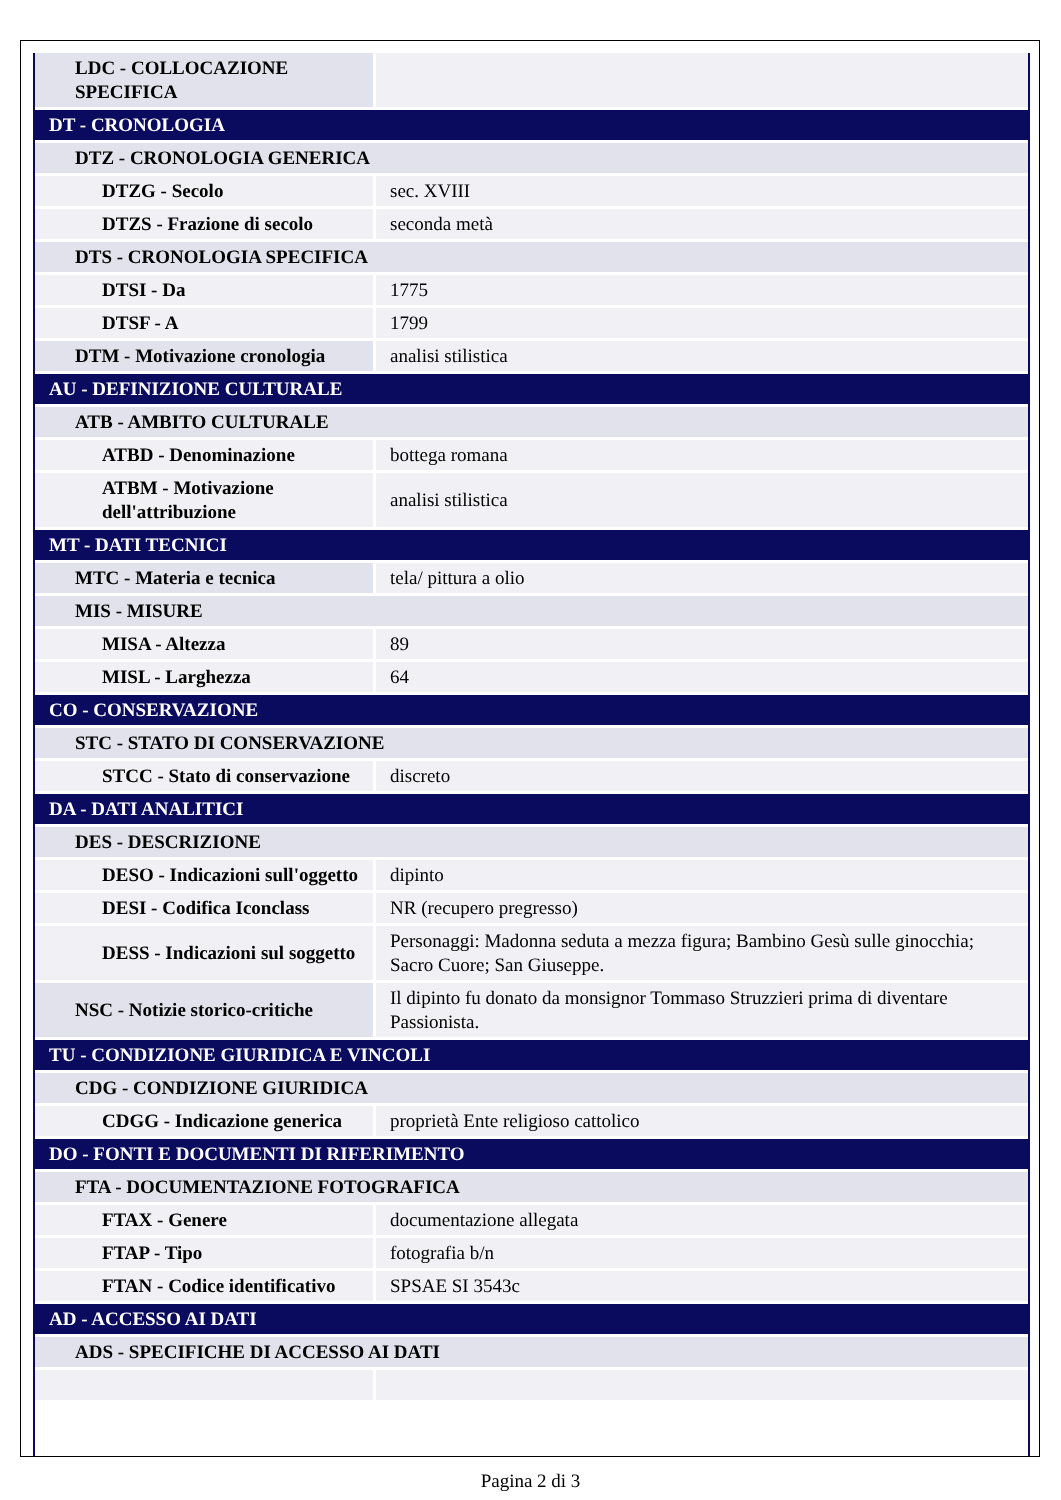| LDC - COLLOCAZIONE SPECIFICA | |
| DT - CRONOLOGIA | |
| DTZ - CRONOLOGIA GENERICA | |
| DTZG - Secolo | sec. XVIII |
| DTZS - Frazione di secolo | seconda metà |
| DTS - CRONOLOGIA SPECIFICA | |
| DTSI - Da | 1775 |
| DTSF - A | 1799 |
| DTM - Motivazione cronologia | analisi stilistica |
| AU - DEFINIZIONE CULTURALE | |
| ATB - AMBITO CULTURALE | |
| ATBD - Denominazione | bottega romana |
| ATBM - Motivazione dell'attribuzione | analisi stilistica |
| MT - DATI TECNICI | |
| MTC - Materia e tecnica | tela/ pittura a olio |
| MIS - MISURE | |
| MISA - Altezza | 89 |
| MISL - Larghezza | 64 |
| CO - CONSERVAZIONE | |
| STC - STATO DI CONSERVAZIONE | |
| STCC - Stato di conservazione | discreto |
| DA - DATI ANALITICI | |
| DES - DESCRIZIONE | |
| DESO - Indicazioni sull'oggetto | dipinto |
| DESI - Codifica Iconclass | NR (recupero pregresso) |
| DESS - Indicazioni sul soggetto | Personaggi: Madonna seduta a mezza figura; Bambino Gesù sulle ginocchia; Sacro Cuore; San Giuseppe. |
| NSC - Notizie storico-critiche | Il dipinto fu donato da monsignor Tommaso Struzzieri prima di diventare Passionista. |
| TU - CONDIZIONE GIURIDICA E VINCOLI | |
| CDG - CONDIZIONE GIURIDICA | |
| CDGG - Indicazione generica | proprietà Ente religioso cattolico |
| DO - FONTI E DOCUMENTI DI RIFERIMENTO | |
| FTA - DOCUMENTAZIONE FOTOGRAFICA | |
| FTAX - Genere | documentazione allegata |
| FTAP - Tipo | fotografia b/n |
| FTAN - Codice identificativo | SPSAE SI 3543c |
| AD - ACCESSO AI DATI | |
| ADS - SPECIFICHE DI ACCESSO AI DATI | |
Pagina 2 di 3